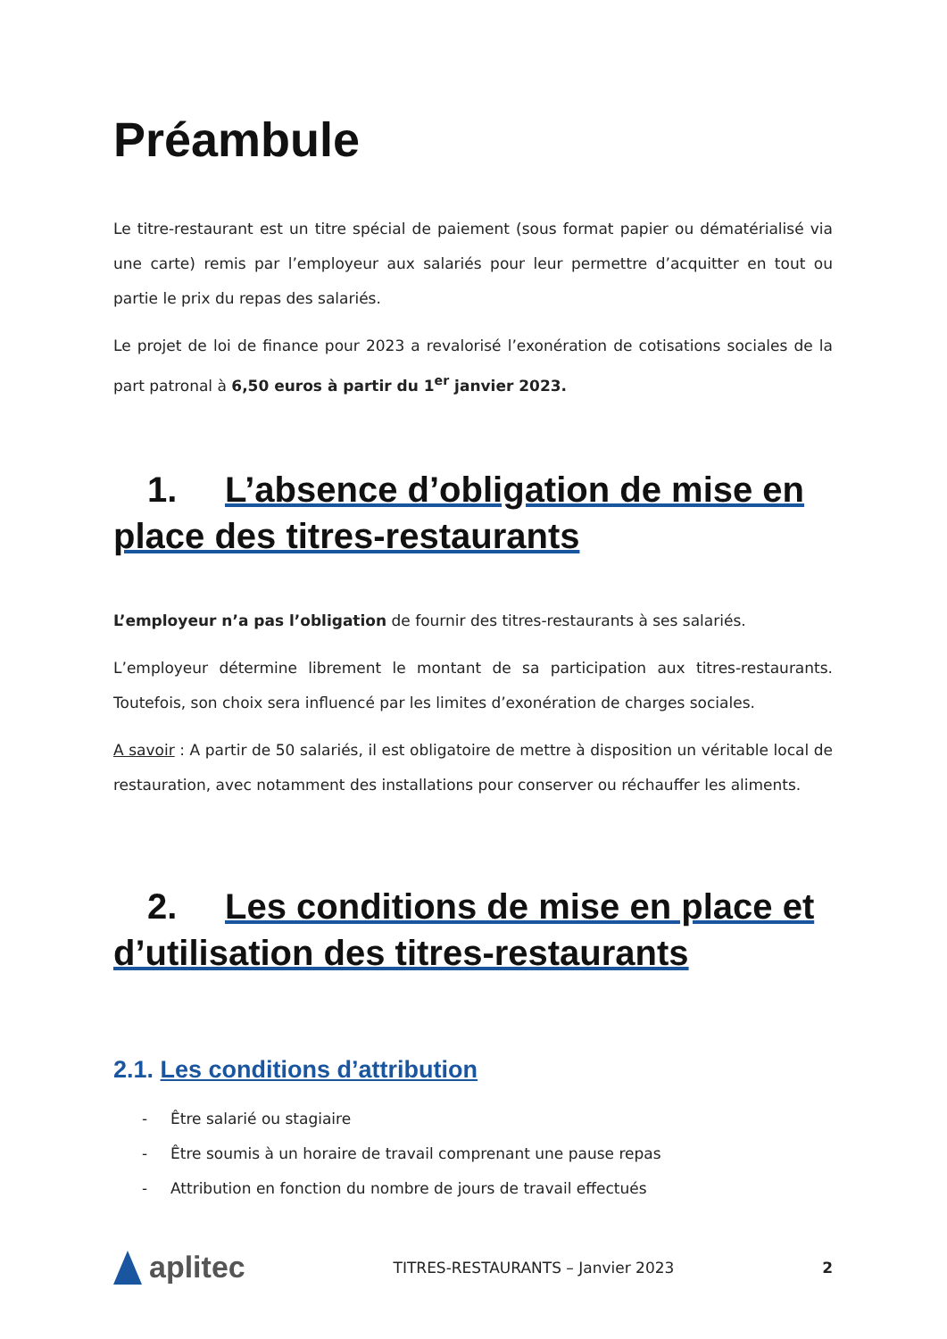Préambule
Le titre-restaurant est un titre spécial de paiement (sous format papier ou dématérialisé via une carte) remis par l’employeur aux salariés pour leur permettre d’acquitter en tout ou partie le prix du repas des salariés.
Le projet de loi de finance pour 2023 a revalorisé l’exonération de cotisations sociales de la part patronal à 6,50 euros à partir du 1<sup>er</sup> janvier 2023.
1. L’absence d’obligation de mise en place des titres-restaurants
L’employeur n’a pas l’obligation de fournir des titres-restaurants à ses salariés.
L’employeur détermine librement le montant de sa participation aux titres-restaurants. Toutefois, son choix sera influencé par les limites d’exonération de charges sociales.
A savoir : A partir de 50 salariés, il est obligatoire de mettre à disposition un véritable local de restauration, avec notamment des installations pour conserver ou réchauffer les aliments.
2. Les conditions de mise en place et d’utilisation des titres-restaurants
2.1. Les conditions d’attribution
- Être salarié ou stagiaire
- Être soumis à un horaire de travail comprenant une pause repas
- Attribution en fonction du nombre de jours de travail effectués
aplitec
TITRES-RESTAURANTS – Janvier 2023
2